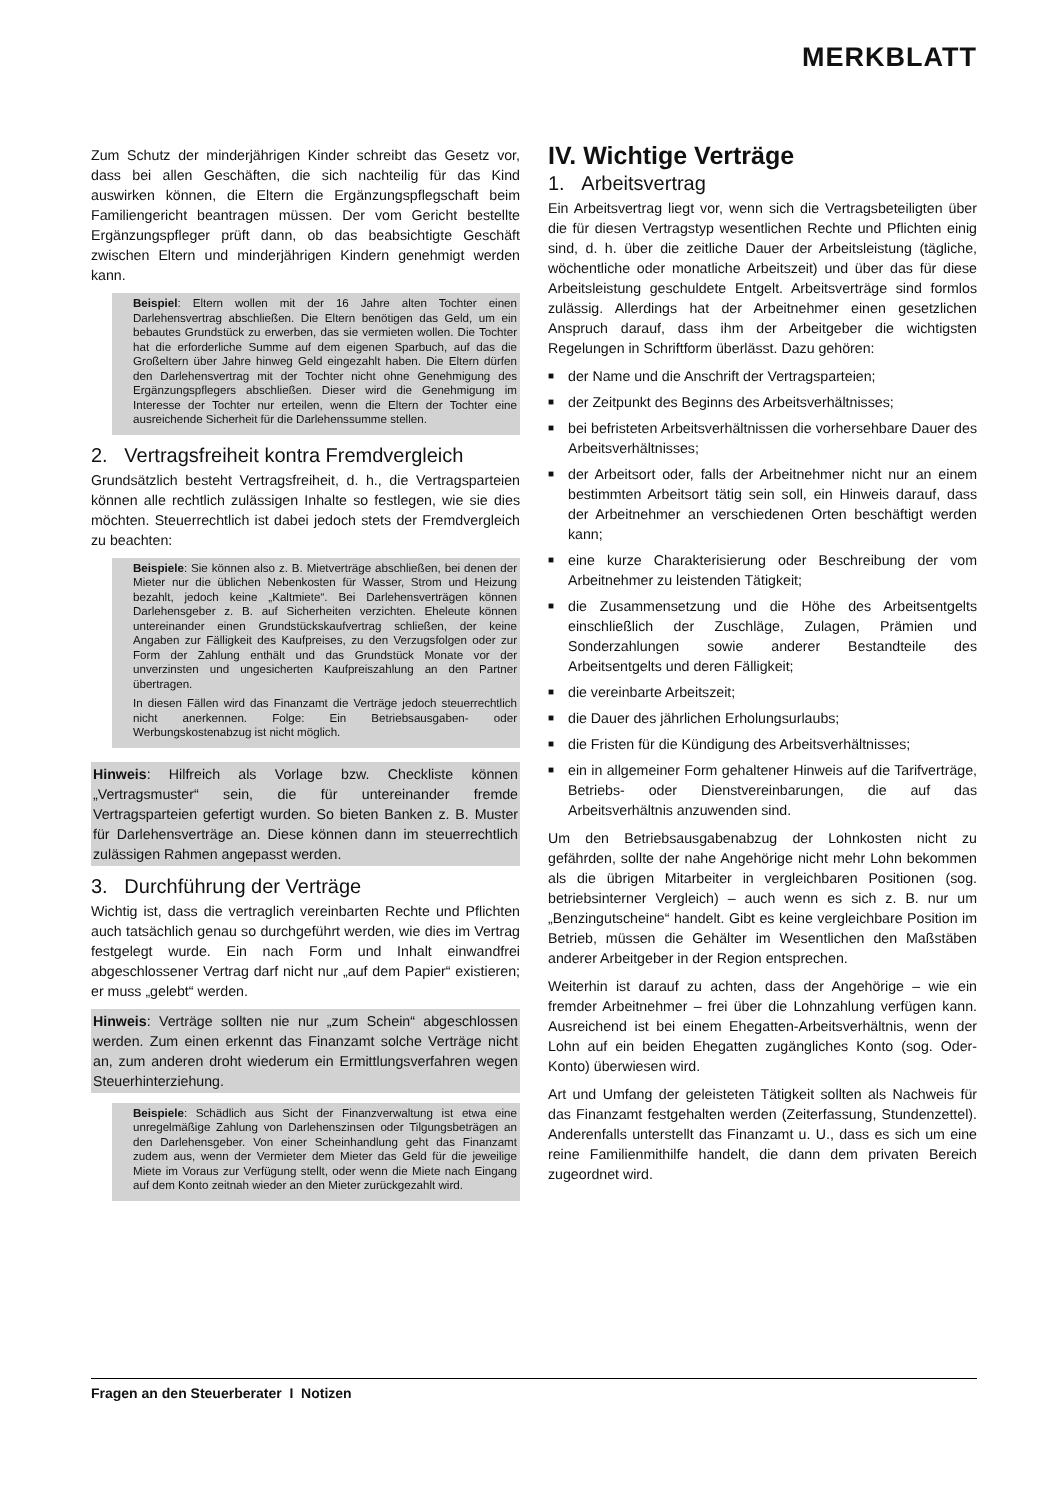MERKBLATT
Zum Schutz der minderjährigen Kinder schreibt das Gesetz vor, dass bei allen Geschäften, die sich nachteilig für das Kind auswirken können, die Eltern die Ergänzungspflegschaft beim Familiengericht beantragen müssen. Der vom Gericht bestellte Ergänzungspfleger prüft dann, ob das beabsichtigte Geschäft zwischen Eltern und minderjährigen Kindern genehmigt werden kann.
Beispiel: Eltern wollen mit der 16 Jahre alten Tochter einen Darlehensvertrag abschließen. Die Eltern benötigen das Geld, um ein bebautes Grundstück zu erwerben, das sie vermieten wollen. Die Tochter hat die erforderliche Summe auf dem eigenen Sparbuch, auf das die Großeltern über Jahre hinweg Geld eingezahlt haben. Die Eltern dürfen den Darlehensvertrag mit der Tochter nicht ohne Genehmigung des Ergänzungspflegers abschließen. Dieser wird die Genehmigung im Interesse der Tochter nur erteilen, wenn die Eltern der Tochter eine ausreichende Sicherheit für die Darlehenssumme stellen.
2. Vertragsfreiheit kontra Fremdvergleich
Grundsätzlich besteht Vertragsfreiheit, d. h., die Vertragsparteien können alle rechtlich zulässigen Inhalte so festlegen, wie sie dies möchten. Steuerrechtlich ist dabei jedoch stets der Fremdvergleich zu beachten:
Beispiele: Sie können also z. B. Mietverträge abschließen, bei denen der Mieter nur die üblichen Nebenkosten für Wasser, Strom und Heizung bezahlt, jedoch keine „Kaltmiete“. Bei Darlehensverträgen können Darlehensgeber z. B. auf Sicherheiten verzichten. Eheleute können untereinander einen Grundstückskaufvertrag schließen, der keine Angaben zur Fälligkeit des Kaufpreises, zu den Verzugsfolgen oder zur Form der Zahlung enthält und das Grundstück Monate vor der unverzinsten und ungesicherten Kaufpreiszahlung an den Partner übertragen.
In diesen Fällen wird das Finanzamt die Verträge jedoch steuerrechtlich nicht anerkennen. Folge: Ein Betriebsausgaben- oder Werbungskostenabzug ist nicht möglich.
Hinweis: Hilfreich als Vorlage bzw. Checkliste können „Vertragsmuster“ sein, die für untereinander fremde Vertragsparteien gefertigt wurden. So bieten Banken z. B. Muster für Darlehensverträge an. Diese können dann im steuerrechtlich zulässigen Rahmen angepasst werden.
3. Durchführung der Verträge
Wichtig ist, dass die vertraglich vereinbarten Rechte und Pflichten auch tatsächlich genau so durchgeführt werden, wie dies im Vertrag festgelegt wurde. Ein nach Form und Inhalt einwandfrei abgeschlossener Vertrag darf nicht nur „auf dem Papier“ existieren; er muss „gelebt“ werden.
Hinweis: Verträge sollten nie nur „zum Schein“ abgeschlossen werden. Zum einen erkennt das Finanzamt solche Verträge nicht an, zum anderen droht wiederum ein Ermittlungsverfahren wegen Steuerhinterziehung.
Beispiele: Schädlich aus Sicht der Finanzverwaltung ist etwa eine unregelmäßige Zahlung von Darlehenszinsen oder Tilgungsbeträgen an den Darlehensgeber. Von einer Scheinhandlung geht das Finanzamt zudem aus, wenn der Vermieter dem Mieter das Geld für die jeweilige Miete im Voraus zur Verfügung stellt, oder wenn die Miete nach Eingang auf dem Konto zeitnah wieder an den Mieter zurückgezahlt wird.
IV. Wichtige Verträge
1. Arbeitsvertrag
Ein Arbeitsvertrag liegt vor, wenn sich die Vertragsbeteiligten über die für diesen Vertragstyp wesentlichen Rechte und Pflichten einig sind, d. h. über die zeitliche Dauer der Arbeitsleistung (tägliche, wöchentliche oder monatliche Arbeitszeit) und über das für diese Arbeitsleistung geschuldete Entgelt. Arbeitsverträge sind formlos zulässig. Allerdings hat der Arbeitnehmer einen gesetzlichen Anspruch darauf, dass ihm der Arbeitgeber die wichtigsten Regelungen in Schriftform überlässt. Dazu gehören:
■ der Name und die Anschrift der Vertragsparteien;
■ der Zeitpunkt des Beginns des Arbeitsverhältnisses;
■ bei befristeten Arbeitsverhältnissen die vorhersehbare Dauer des Arbeitsverhältnisses;
■ der Arbeitsort oder, falls der Arbeitnehmer nicht nur an einem bestimmten Arbeitsort tätig sein soll, ein Hinweis darauf, dass der Arbeitnehmer an verschiedenen Orten beschäftigt werden kann;
■ eine kurze Charakterisierung oder Beschreibung der vom Arbeitnehmer zu leistenden Tätigkeit;
■ die Zusammensetzung und die Höhe des Arbeitsentgelts einschließlich der Zuschläge, Zulagen, Prämien und Sonderzahlungen sowie anderer Bestandteile des Arbeitsentgelts und deren Fälligkeit;
■ die vereinbarte Arbeitszeit;
■ die Dauer des jährlichen Erholungsurlaubs;
■ die Fristen für die Kündigung des Arbeitsverhältnisses;
■ ein in allgemeiner Form gehaltener Hinweis auf die Tarifverträge, Betriebs- oder Dienstvereinbarungen, die auf das Arbeitsverhältnis anzuwenden sind.
Um den Betriebsausgabenabzug der Lohnkosten nicht zu gefährden, sollte der nahe Angehörige nicht mehr Lohn bekommen als die übrigen Mitarbeiter in vergleichbaren Positionen (sog. betriebsinterner Vergleich) – auch wenn es sich z. B. nur um „Benzingutscheine“ handelt. Gibt es keine vergleichbare Position im Betrieb, müssen die Gehälter im Wesentlichen den Maßstäben anderer Arbeitgeber in der Region entsprechen.
Weiterhin ist darauf zu achten, dass der Angehörige – wie ein fremder Arbeitnehmer – frei über die Lohnzahlung verfügen kann. Ausreichend ist bei einem Ehegatten-Arbeitsverhältnis, wenn der Lohn auf ein beiden Ehegatten zugängliches Konto (sog. Oder-Konto) überwiesen wird.
Art und Umfang der geleisteten Tätigkeit sollten als Nachweis für das Finanzamt festgehalten werden (Zeiterfassung, Stundenzettel). Anderenfalls unterstellt das Finanzamt u. U., dass es sich um eine reine Familienmithilfe handelt, die dann dem privaten Bereich zugeordnet wird.
Fragen an den Steuerberater I Notizen